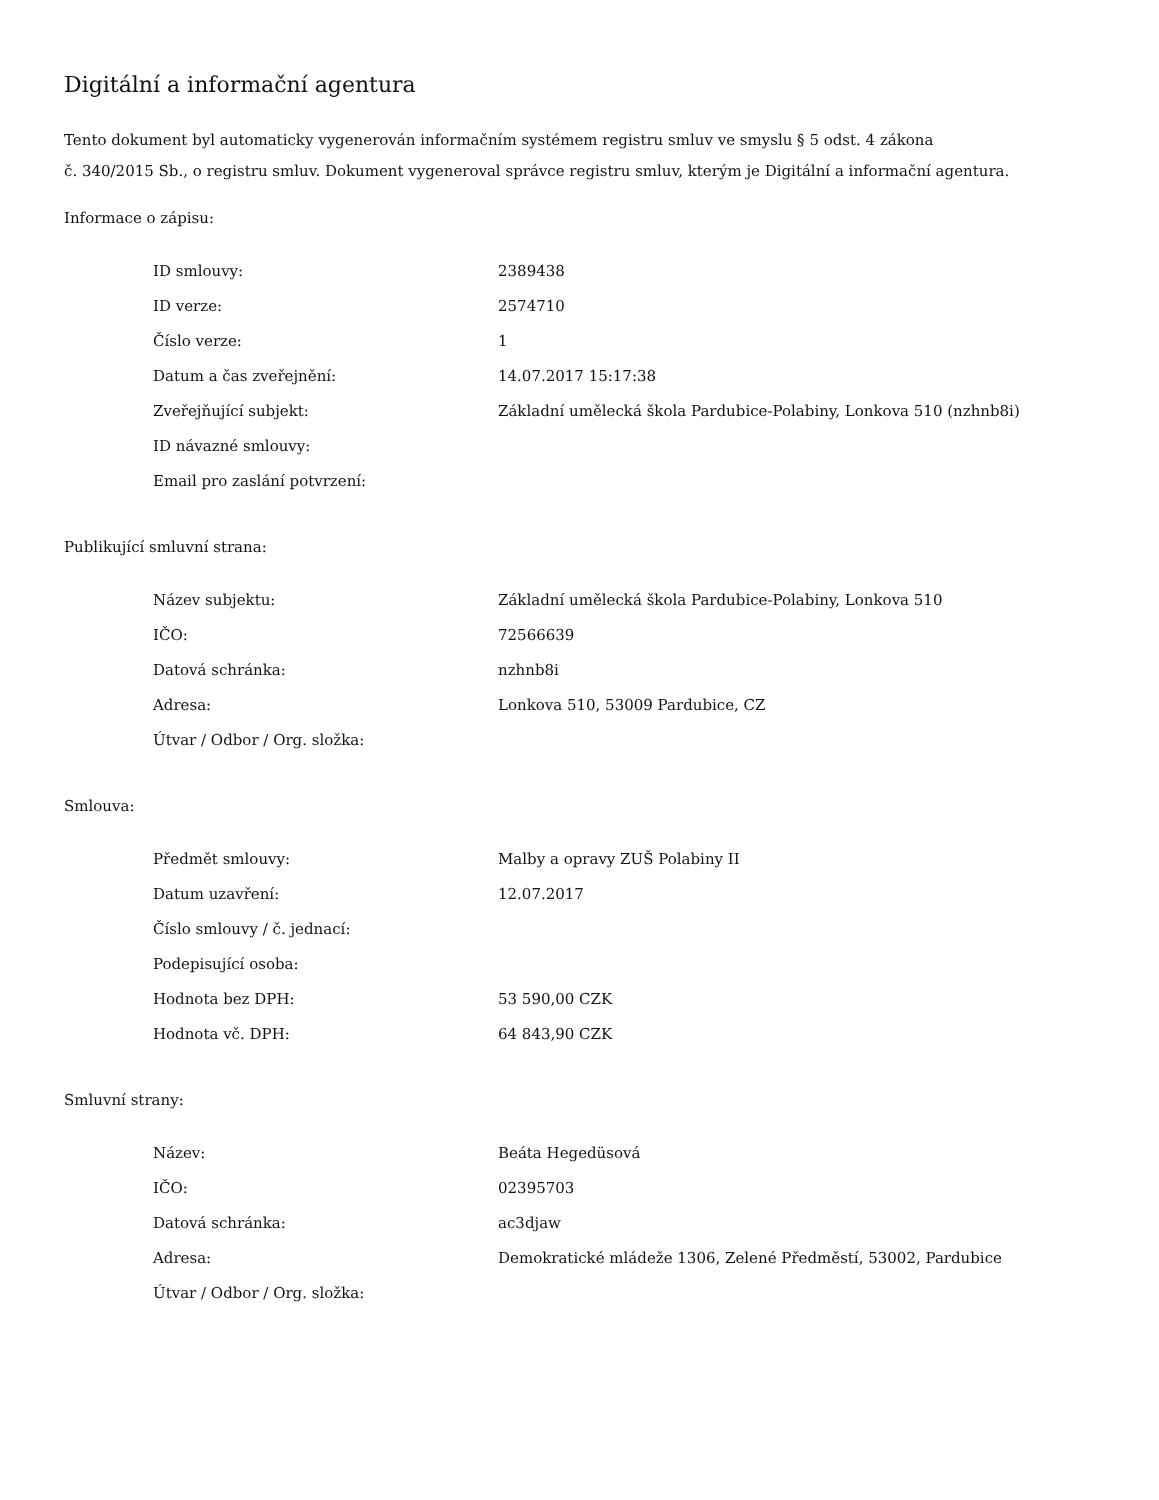Digitální a informační agentura
Tento dokument byl automaticky vygenerován informačním systémem registru smluv ve smyslu § 5 odst. 4 zákona
č. 340/2015 Sb., o registru smluv. Dokument vygeneroval správce registru smluv, kterým je Digitální a informační agentura.
Informace o zápisu:
| ID smlouvy: | 2389438 |
| ID verze: | 2574710 |
| Číslo verze: | 1 |
| Datum a čas zveřejnění: | 14.07.2017 15:17:38 |
| Zveřejňující subjekt: | Základní umělecká škola Pardubice-Polabiny, Lonkova 510 (nzhnb8i) |
| ID návazné smlouvy: | |
| Email pro zaslání potvrzení: | |
Publikující smluvní strana:
| Název subjektu: | Základní umělecká škola Pardubice-Polabiny, Lonkova 510 |
| IČO: | 72566639 |
| Datová schránka: | nzhnb8i |
| Adresa: | Lonkova 510, 53009 Pardubice, CZ |
| Útvar / Odbor / Org. složka: | |
Smlouva:
| Předmět smlouvy: | Malby a opravy ZUŠ Polabiny II |
| Datum uzavření: | 12.07.2017 |
| Číslo smlouvy / č. jednací: | |
| Podepisující osoba: | |
| Hodnota bez DPH: | 53 590,00 CZK |
| Hodnota vč. DPH: | 64 843,90 CZK |
Smluvní strany:
| Název: | Beáta Hegedüsová |
| IČO: | 02395703 |
| Datová schránka: | ac3djaw |
| Adresa: | Demokratické mládeže 1306, Zelené Předměstí, 53002, Pardubice |
| Útvar / Odbor / Org. složka: | |